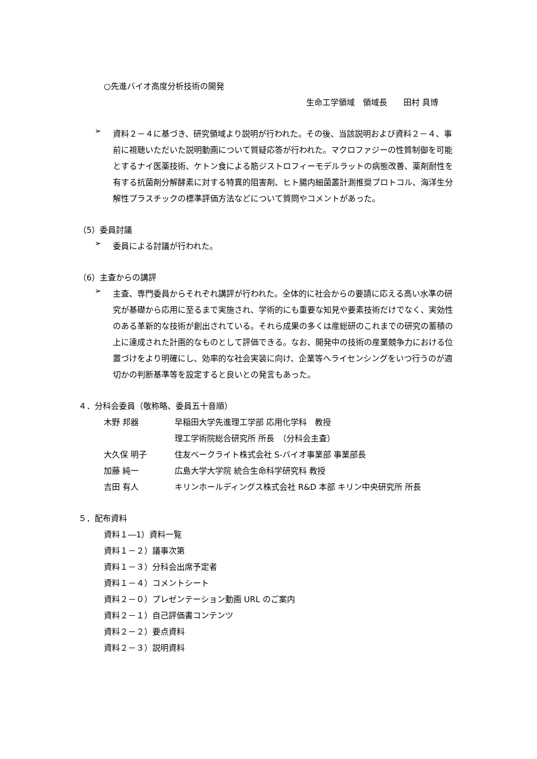○先進バイオ高度分析技術の開発
生命工学領域　領域長　　田村 具博
➢
資料２－４に基づき、研究領域より説明が行われた。その後、当該説明および資料２－４、事前に視聴いただいた説明動画について質疑応答が行われた。マクロファジーの性質制御を可能とするナイ医薬技術、ケトン食による筋ジストロフィーモデルラットの病態改善、薬剤耐性を有する抗菌剤分解酵素に対する特異的阻害剤、ヒト腸内細菌叢計測推奨プロトコル、海洋生分解性プラスチックの標準評価方法などについて質問やコメントがあった。
（5）委員討議
➢
委員による討議が行われた。
（6）主査からの講評
➢
主査、専門委員からそれぞれ講評が行われた。全体的に社会からの要請に応える高い水準の研究が基礎から応用に至るまで実施され、学術的にも重要な知見や要素技術だけでなく、実効性のある革新的な技術が創出されている。それら成果の多くは産総研のこれまでの研究の蓄積の上に達成された計画的なものとして評価できる。なお、開発中の技術の産業競争力における位置づけをより明確にし、効率的な社会実装に向け、企業等へライセンシングをいつ行うのが適切かの判断基準等を設定すると良いとの発言もあった。
４．分科会委員（敬称略、委員五十音順）
木野 邦器 早稲田大学先進理工学部 応用化学科　教授
理工学術院総合研究所 所長　（分科会主査）
大久保 明子 住友ベークライト株式会社 S-バイオ事業部 事業部長
加藤 純一 広島大学大学院 統合生命科学研究科 教授
吉田 有人 キリンホールディングス株式会社 R&D 本部 キリン中央研究所 所長
５．配布資料
資料１―1）資料一覧
資料１－２）議事次第
資料１－３）分科会出席予定者
資料１－４）コメントシート
資料２－０）プレゼンテーション動画 URL のご案内
資料２－１）自己評価書コンテンツ
資料２－２）要点資料
資料２－３）説明資料